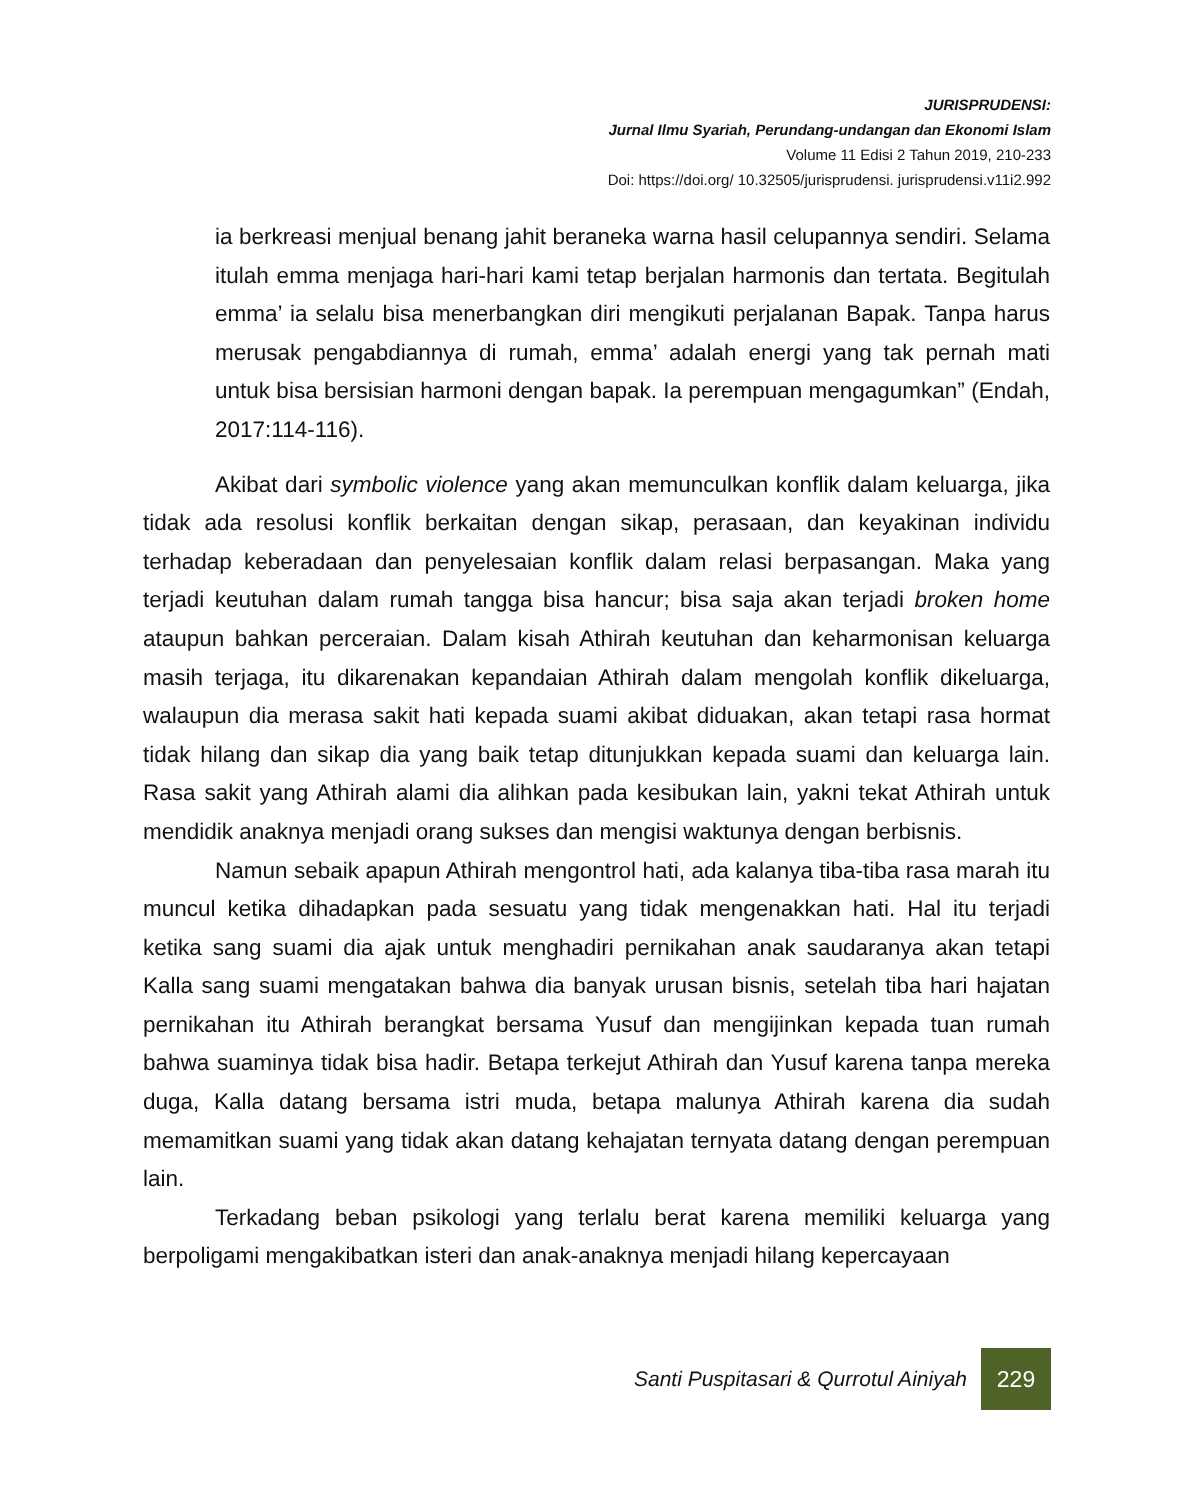JURISPRUDENSI:
Jurnal Ilmu Syariah, Perundang-undangan dan Ekonomi Islam
Volume 11 Edisi 2 Tahun 2019, 210-233
Doi: https://doi.org/ 10.32505/jurisprudensi. jurisprudensi.v11i2.992
ia berkreasi menjual benang jahit beraneka warna hasil celupannya sendiri. Selama itulah emma menjaga hari-hari kami tetap berjalan harmonis dan tertata. Begitulah emma’ ia selalu bisa menerbangkan diri mengikuti perjalanan Bapak. Tanpa harus merusak pengabdiannya di rumah, emma’ adalah energi yang tak pernah mati untuk bisa bersisian harmoni dengan bapak. Ia perempuan mengagumkan” (Endah, 2017:114-116).
Akibat dari symbolic violence yang akan memunculkan konflik dalam keluarga, jika tidak ada resolusi konflik berkaitan dengan sikap, perasaan, dan keyakinan individu terhadap keberadaan dan penyelesaian konflik dalam relasi berpasangan. Maka yang terjadi keutuhan dalam rumah tangga bisa hancur; bisa saja akan terjadi broken home ataupun bahkan perceraian. Dalam kisah Athirah keutuhan dan keharmonisan keluarga masih terjaga, itu dikarenakan kepandaian Athirah dalam mengolah konflik dikeluarga, walaupun dia merasa sakit hati kepada suami akibat diduakan, akan tetapi rasa hormat tidak hilang dan sikap dia yang baik tetap ditunjukkan kepada suami dan keluarga lain. Rasa sakit yang Athirah alami dia alihkan pada kesibukan lain, yakni tekat Athirah untuk mendidik anaknya menjadi orang sukses dan mengisi waktunya dengan berbisnis.
Namun sebaik apapun Athirah mengontrol hati, ada kalanya tiba-tiba rasa marah itu muncul ketika dihadapkan pada sesuatu yang tidak mengenakkan hati. Hal itu terjadi ketika sang suami dia ajak untuk menghadiri pernikahan anak saudaranya akan tetapi Kalla sang suami mengatakan bahwa dia banyak urusan bisnis, setelah tiba hari hajatan pernikahan itu Athirah berangkat bersama Yusuf dan mengijinkan kepada tuan rumah bahwa suaminya tidak bisa hadir. Betapa terkejut Athirah dan Yusuf karena tanpa mereka duga, Kalla datang bersama istri muda, betapa malunya Athirah karena dia sudah memamitkan suami yang tidak akan datang kehajatan ternyata datang dengan perempuan lain.
Terkadang beban psikologi yang terlalu berat karena memiliki keluarga yang berpoligami mengakibatkan isteri dan anak-anaknya menjadi hilang kepercayaan
Santi Puspitasari & Qurrotul Ainiyah
229